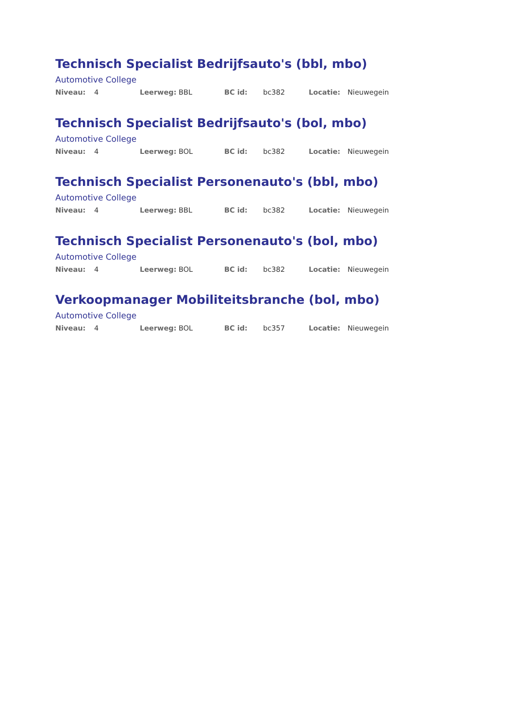Technisch Specialist Bedrijfsauto's (bbl, mbo)
Automotive College
Niveau: 4 Leerweg: BBL BC id: bc382 Locatie: Nieuwegein
Technisch Specialist Bedrijfsauto's (bol, mbo)
Automotive College
Niveau: 4 Leerweg: BOL BC id: bc382 Locatie: Nieuwegein
Technisch Specialist Personenauto's (bbl, mbo)
Automotive College
Niveau: 4 Leerweg: BBL BC id: bc382 Locatie: Nieuwegein
Technisch Specialist Personenauto's (bol, mbo)
Automotive College
Niveau: 4 Leerweg: BOL BC id: bc382 Locatie: Nieuwegein
Verkoopmanager Mobiliteitsbranche (bol, mbo)
Automotive College
Niveau: 4 Leerweg: BOL BC id: bc357 Locatie: Nieuwegein